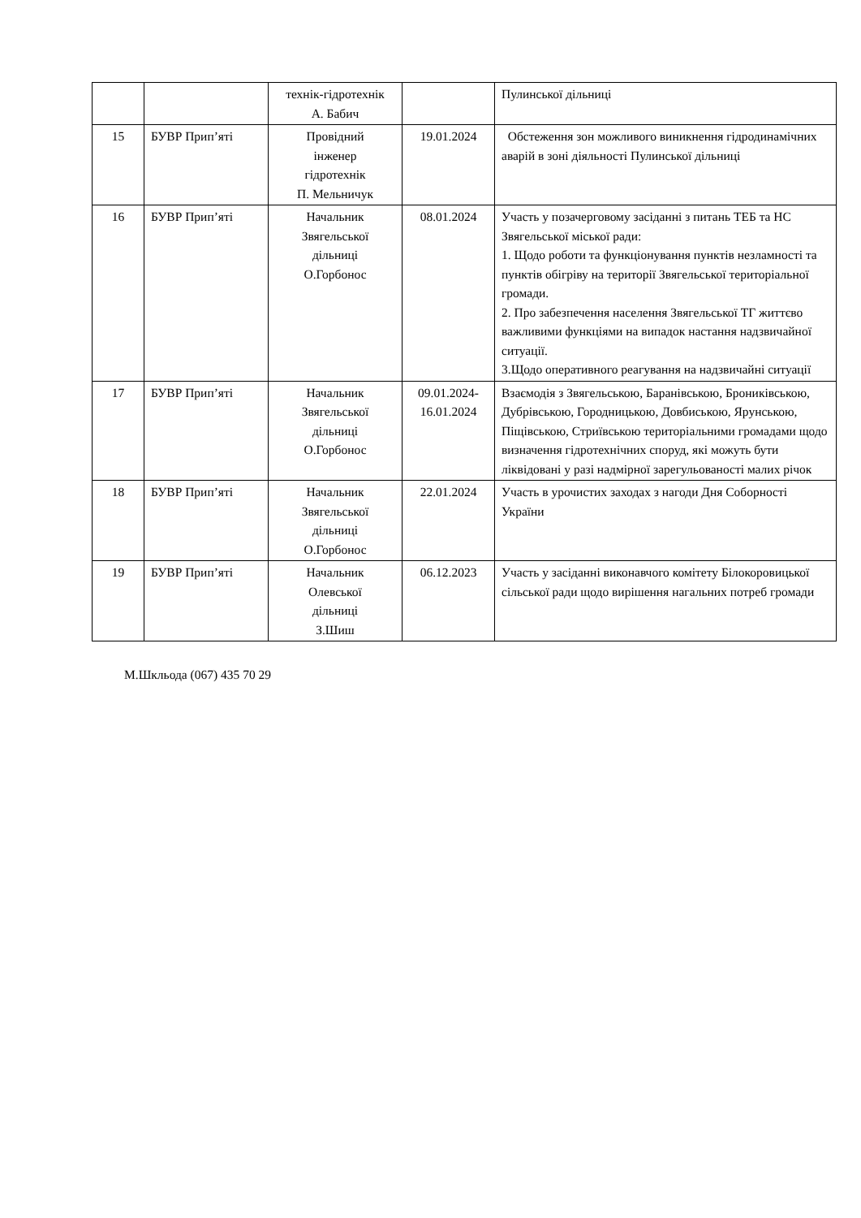| | | технік-гідротехнік А. Бабич | | Пулинської дільниці |
| 15 | БУВР Прип’яті | Провідний інженер гідротехнік П. Мельничук | 19.01.2024 | Обстеження зон можливого виникнення гідродинамічних аварій в зоні діяльності Пулинської дільниці |
| 16 | БУВР Прип’яті | Начальник Звягельської дільниці О.Горбонос | 08.01.2024 | Участь у позачерговому засіданні з питань ТЕБ та НС Звягельської міської ради: 1. Щодо роботи та функціонування пунктів незламності та пунктів обігріву на території Звягельської територіальної громади. 2. Про забезпечення населення Звягельської ТГ життєво важливими функціями на випадок настання надзвичайної ситуації. 3.Щодо оперативного реагування на надзвичайні ситуації |
| 17 | БУВР Прип’яті | Начальник Звягельської дільниці О.Горбонос | 09.01.2024- 16.01.2024 | Взаємодія з Звягельською, Баранівською, Брониківською, Дубрівською, Городницькою, Довбиською, Ярунською, Піщівською, Стриївською територіальними громадами щодо визначення гідротехнічних споруд, які можуть бути ліквідовані у разі надмірної зарегульованості малих річок |
| 18 | БУВР Прип’яті | Начальник Звягельської дільниці О.Горбонос | 22.01.2024 | Участь в урочистих заходах з нагоди Дня Соборності України |
| 19 | БУВР Прип’яті | Начальник Олевської дільниці З.Шиш | 06.12.2023 | Участь у засіданні виконавчого комітету Білокоровицької сільської ради щодо вирішення нагальних потреб громади |
М.Шкльода (067) 435 70 29